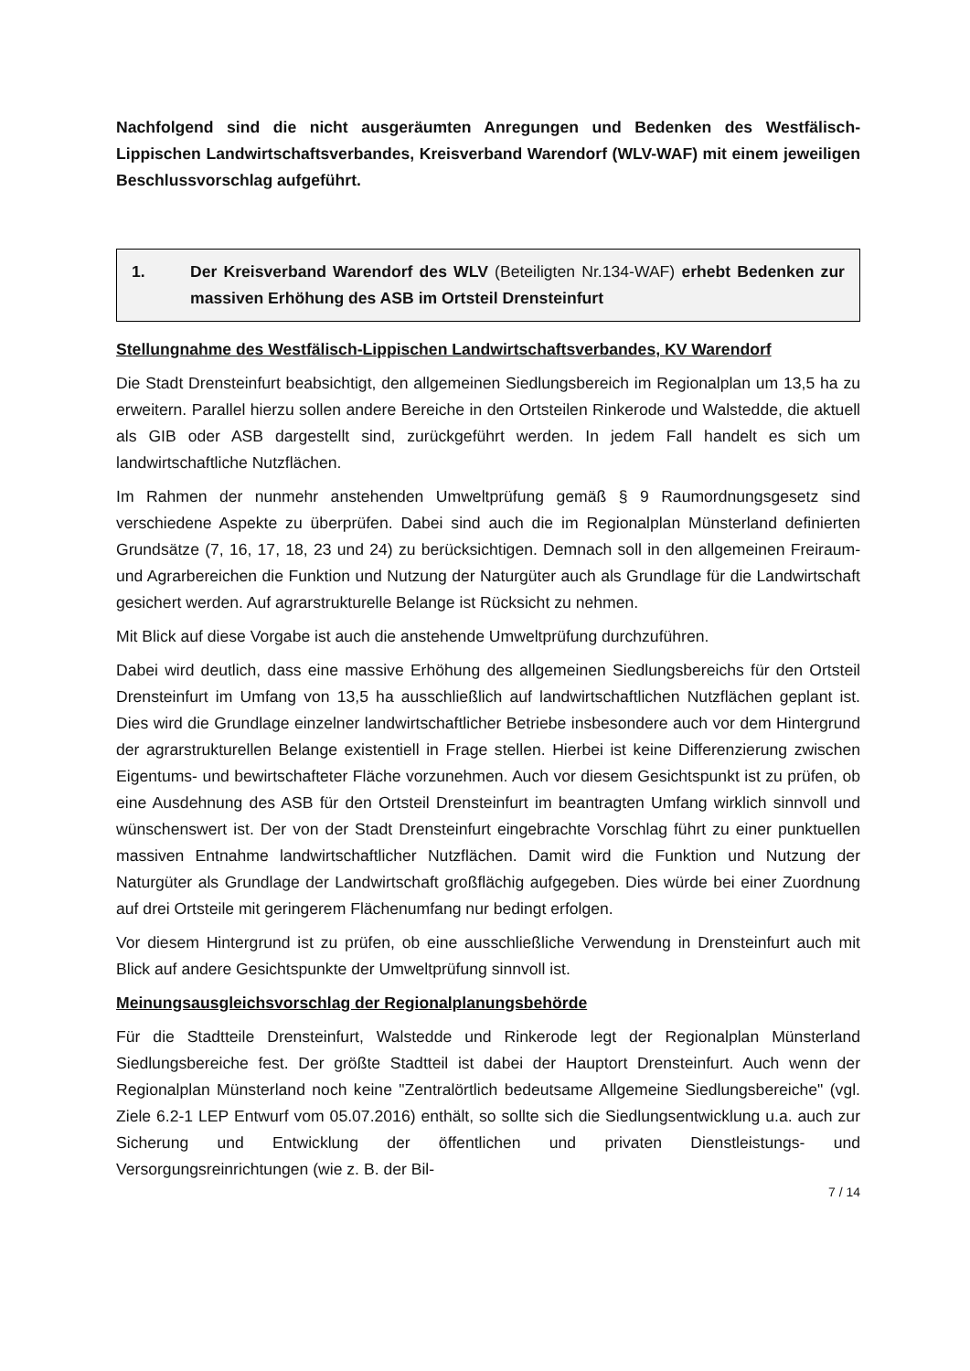Nachfolgend sind die nicht ausgeräumten Anregungen und Bedenken des Westfälisch-Lippischen Landwirtschaftsverbandes, Kreisverband Warendorf (WLV-WAF) mit einem jeweiligen Beschlussvorschlag aufgeführt.
1. Der Kreisverband Warendorf des WLV (Beteiligten Nr.134-WAF) erhebt Bedenken zur massiven Erhöhung des ASB im Ortsteil Drensteinfurt
Stellungnahme des Westfälisch-Lippischen Landwirtschaftsverbandes, KV Warendorf
Die Stadt Drensteinfurt beabsichtigt, den allgemeinen Siedlungsbereich im Regionalplan um 13,5 ha zu erweitern. Parallel hierzu sollen andere Bereiche in den Ortsteilen Rinkerode und Walstedde, die aktuell als GIB oder ASB dargestellt sind, zurückgeführt werden. In jedem Fall handelt es sich um landwirtschaftliche Nutzflächen.
Im Rahmen der nunmehr anstehenden Umweltprüfung gemäß § 9 Raumordnungsgesetz sind verschiedene Aspekte zu überprüfen. Dabei sind auch die im Regionalplan Münsterland definierten Grundsätze (7, 16, 17, 18, 23 und 24) zu berücksichtigen. Demnach soll in den allgemeinen Freiraum- und Agrarbereichen die Funktion und Nutzung der Naturgüter auch als Grundlage für die Landwirtschaft gesichert werden. Auf agrarstrukturelle Belange ist Rücksicht zu nehmen.
Mit Blick auf diese Vorgabe ist auch die anstehende Umweltprüfung durchzuführen.
Dabei wird deutlich, dass eine massive Erhöhung des allgemeinen Siedlungsbereichs für den Ortsteil Drensteinfurt im Umfang von 13,5 ha ausschließlich auf landwirtschaftlichen Nutzflächen geplant ist. Dies wird die Grundlage einzelner landwirtschaftlicher Betriebe insbesondere auch vor dem Hintergrund der agrarstrukturellen Belange existentiell in Frage stellen. Hierbei ist keine Differenzierung zwischen Eigentums- und bewirtschafteter Fläche vorzunehmen. Auch vor diesem Gesichtspunkt ist zu prüfen, ob eine Ausdehnung des ASB für den Ortsteil Drensteinfurt im beantragten Umfang wirklich sinnvoll und wünschenswert ist. Der von der Stadt Drensteinfurt eingebrachte Vorschlag führt zu einer punktuellen massiven Entnahme landwirtschaftlicher Nutzflächen. Damit wird die Funktion und Nutzung der Naturgüter als Grundlage der Landwirtschaft großflächig aufgegeben. Dies würde bei einer Zuordnung auf drei Ortsteile mit geringerem Flächenumfang nur bedingt erfolgen.
Vor diesem Hintergrund ist zu prüfen, ob eine ausschließliche Verwendung in Drensteinfurt auch mit Blick auf andere Gesichtspunkte der Umweltprüfung sinnvoll ist.
Meinungsausgleichsvorschlag der Regionalplanungsbehörde
Für die Stadtteile Drensteinfurt, Walstedde und Rinkerode legt der Regionalplan Münsterland Siedlungsbereiche fest. Der größte Stadtteil ist dabei der Hauptort Drensteinfurt. Auch wenn der Regionalplan Münsterland noch keine "Zentralörtlich bedeutsame Allgemeine Siedlungsbereiche" (vgl. Ziele 6.2-1 LEP Entwurf vom 05.07.2016) enthält, so sollte sich die Siedlungsentwicklung u.a. auch zur Sicherung und Entwicklung der öffentlichen und privaten Dienstleistungs- und Versorgungsreinrichtungen (wie z. B. der Bil-
7 / 14